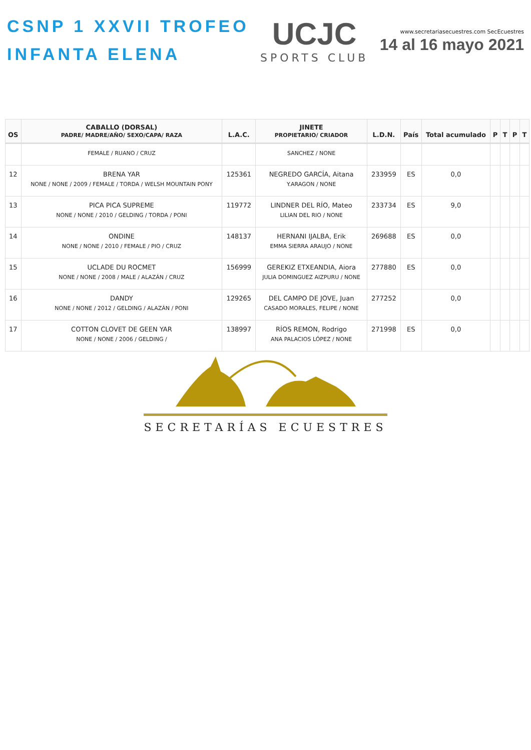CSNP 1 XXVII TROFEO
INFANTA ELENA
UCJC
SPORTS CLUB
www.secretariasecuestres.com SecEcuestres
14 al 16 mayo 2021
| OS | CABALLO (DORSAL) PADRE/ MADRE/AÑO/ SEXO/CAPA/ RAZA | L.A.C. | JINETE PROPIETARIO/ CRIADOR | L.D.N. | País | Total acumulado | P | T | P | T |
| --- | --- | --- | --- | --- | --- | --- | --- | --- | --- | --- |
| | FEMALE / RUANO / CRUZ | | SANCHEZ / NONE | | | | | | | |
| 12 | BRENA YAR NONE / NONE / 2009 / FEMALE / TORDA / WELSH MOUNTAIN PONY | 125361 | NEGREDO GARCÍA, Aitana Y.ARAGON / NONE | 233959 | ES | 0,0 | | | | |
| 13 | PICA PICA SUPREME NONE / NONE / 2010 / GELDING / TORDA / PONI | 119772 | LINDNER DEL RÍO, Mateo LILIAN DEL RIO / NONE | 233734 | ES | 9,0 | | | | |
| 14 | ONDINE NONE / NONE / 2010 / FEMALE / PIO / CRUZ | 148137 | HERNANI IJALBA, Erik EMMA SIERRA ARAUJO / NONE | 269688 | ES | 0,0 | | | | |
| 15 | UCLADE DU ROCMET NONE / NONE / 2008 / MALE / ALAZÁN / CRUZ | 156999 | GEREKIZ ETXEANDIA, Aiora JULIA DOMINGUEZ AIZPURU / NONE | 277880 | ES | 0,0 | | | | |
| 16 | DANDY NONE / NONE / 2012 / GELDING / ALAZÁN / PONI | 129265 | DEL CAMPO DE JOVE, Juan CASADO MORALES, FELIPE / NONE | 277252 | | 0,0 | | | | |
| 17 | COTTON CLOVET DE GEEN YAR NONE / NONE / 2006 / GELDING / | 138997 | RÍOS REMON, Rodrigo ANA PALACIOS LÓPEZ / NONE | 271998 | ES | 0,0 | | | | |
SECRETARÍAS ECUESTRES